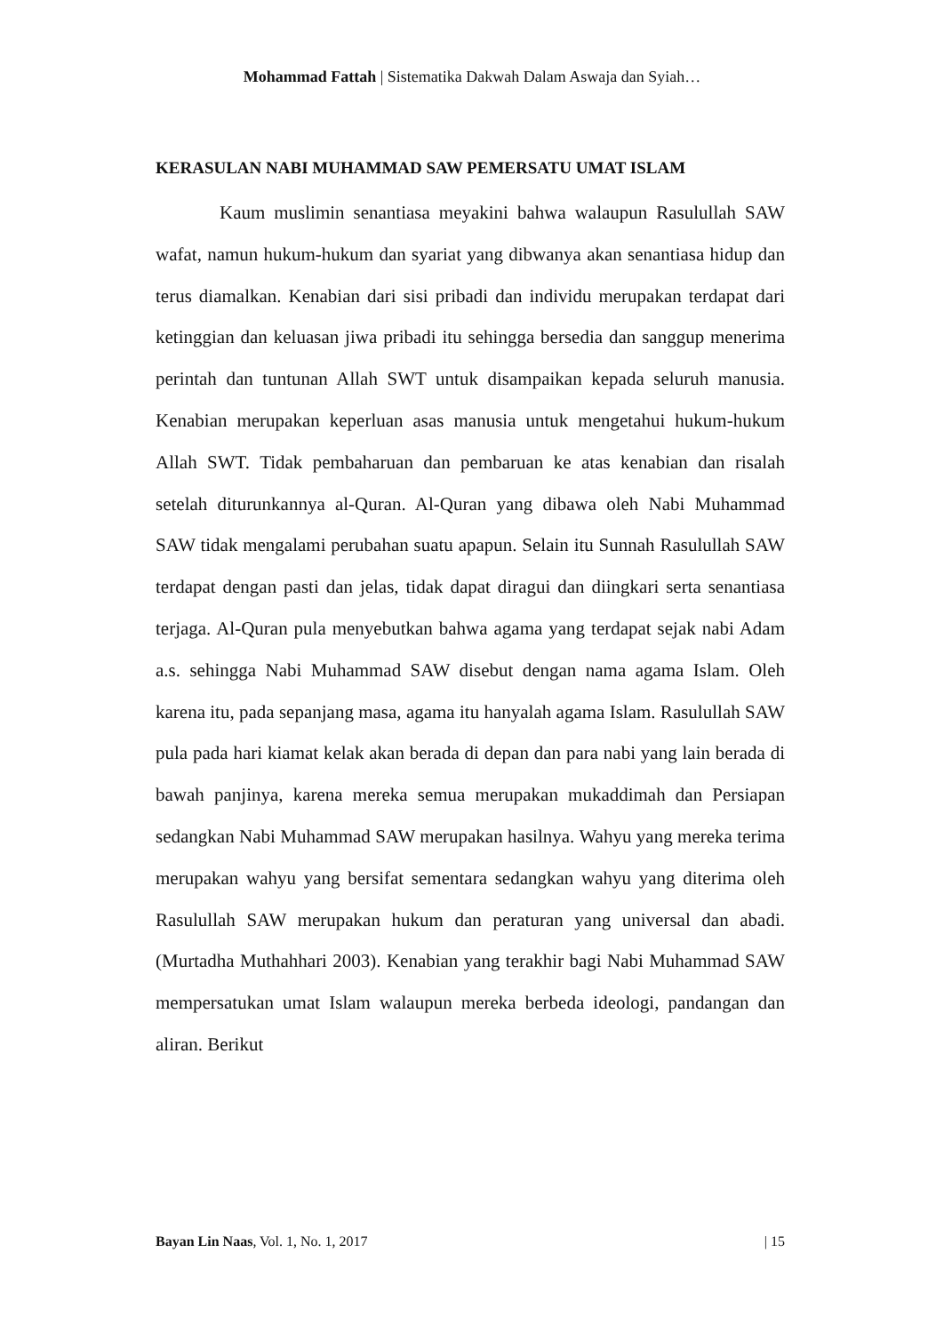Mohammad Fattah | Sistematika Dakwah Dalam Aswaja dan Syiah…
KERASULAN NABI MUHAMMAD SAW PEMERSATU UMAT ISLAM
Kaum muslimin senantiasa meyakini bahwa walaupun Rasulullah SAW wafat, namun hukum-hukum dan syariat yang dibwanya akan senantiasa hidup dan terus diamalkan. Kenabian dari sisi pribadi dan individu merupakan terdapat dari ketinggian dan keluasan jiwa pribadi itu sehingga bersedia dan sanggup menerima perintah dan tuntunan Allah SWT untuk disampaikan kepada seluruh manusia. Kenabian merupakan keperluan asas manusia untuk mengetahui hukum-hukum Allah SWT. Tidak pembaharuan dan pembaruan ke atas kenabian dan risalah setelah diturunkannya al-Quran. Al-Quran yang dibawa oleh Nabi Muhammad SAW tidak mengalami perubahan suatu apapun. Selain itu Sunnah Rasulullah SAW terdapat dengan pasti dan jelas, tidak dapat diragui dan diingkari serta senantiasa terjaga. Al-Quran pula menyebutkan bahwa agama yang terdapat sejak nabi Adam a.s. sehingga Nabi Muhammad SAW disebut dengan nama agama Islam. Oleh karena itu, pada sepanjang masa, agama itu hanyalah agama Islam. Rasulullah SAW pula pada hari kiamat kelak akan berada di depan dan para nabi yang lain berada di bawah panjinya, karena mereka semua merupakan mukaddimah dan Persiapan sedangkan Nabi Muhammad SAW merupakan hasilnya. Wahyu yang mereka terima merupakan wahyu yang bersifat sementara sedangkan wahyu yang diterima oleh Rasulullah SAW merupakan hukum dan peraturan yang universal dan abadi. (Murtadha Muthahhari 2003). Kenabian yang terakhir bagi Nabi Muhammad SAW mempersatukan umat Islam walaupun mereka berbeda ideologi, pandangan dan aliran. Berikut
Bayan Lin Naas, Vol. 1, No. 1, 2017 | 15